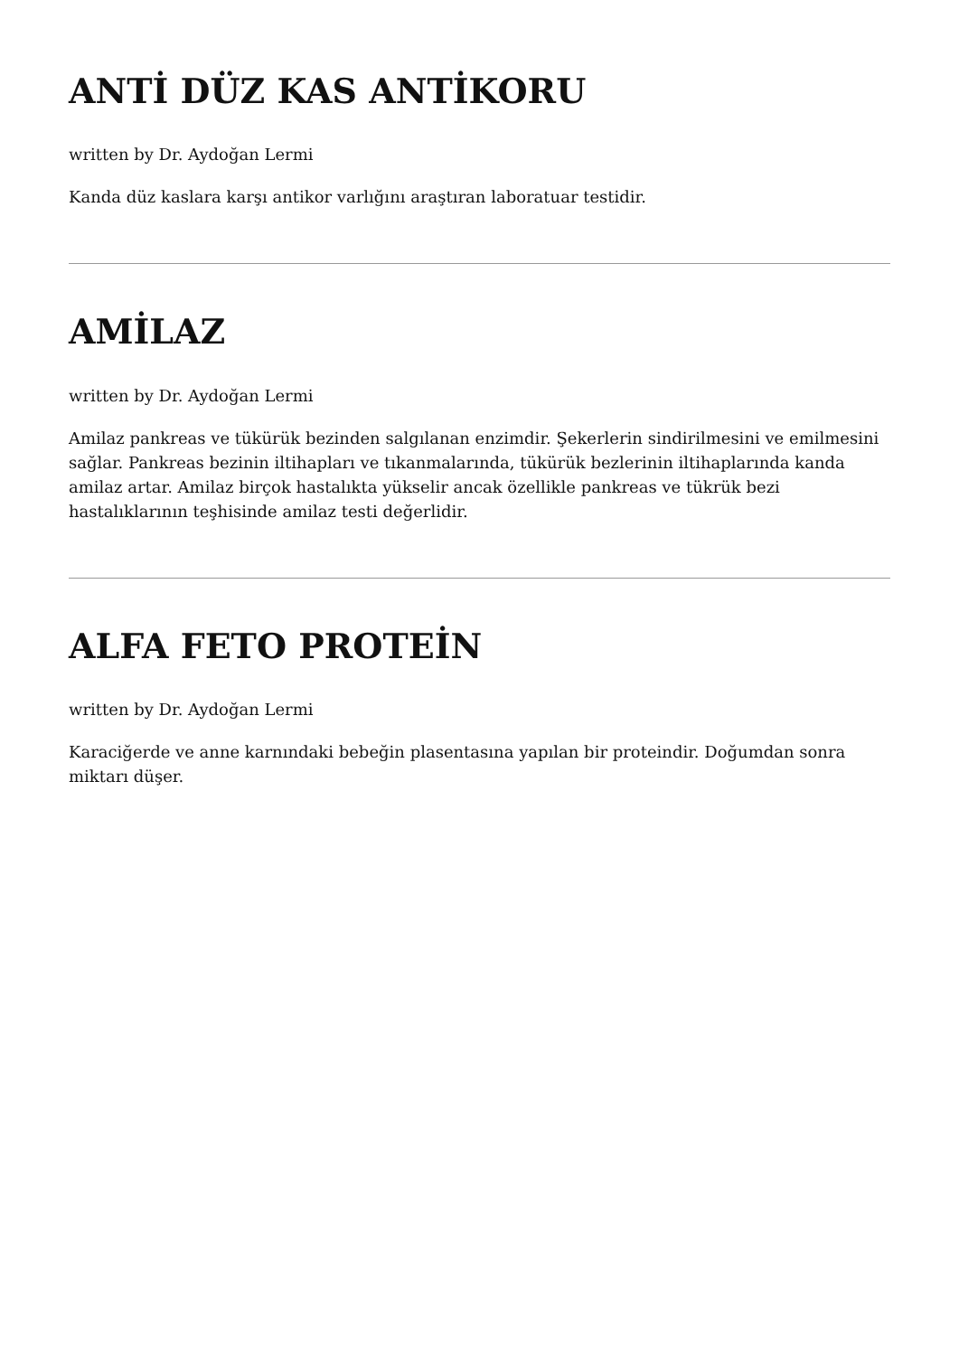ANTİ DÜZ KAS ANTİKORU
written by Dr. Aydoğan Lermi
Kanda düz kaslara karşı antikor varlığını araştıran laboratuar testidir.
AMİLAZ
written by Dr. Aydoğan Lermi
Amilaz pankreas ve tükürük bezinden salgılanan enzimdir. Şekerlerin sindirilmesini ve emilmesini sağlar. Pankreas bezinin iltihapları ve tıkanmalarında, tükürük bezlerinin iltihaplarında kanda amilaz artar. Amilaz birçok hastalıkta yükselir ancak özellikle pankreas ve tükrük bezi hastalıklarının teşhisinde amilaz testi değerlidir.
ALFA FETO PROTEİN
written by Dr. Aydoğan Lermi
Karaciğerde ve anne karnındaki bebeğin plasentasına yapılan bir proteindir. Doğumdan sonra miktarı düşer.